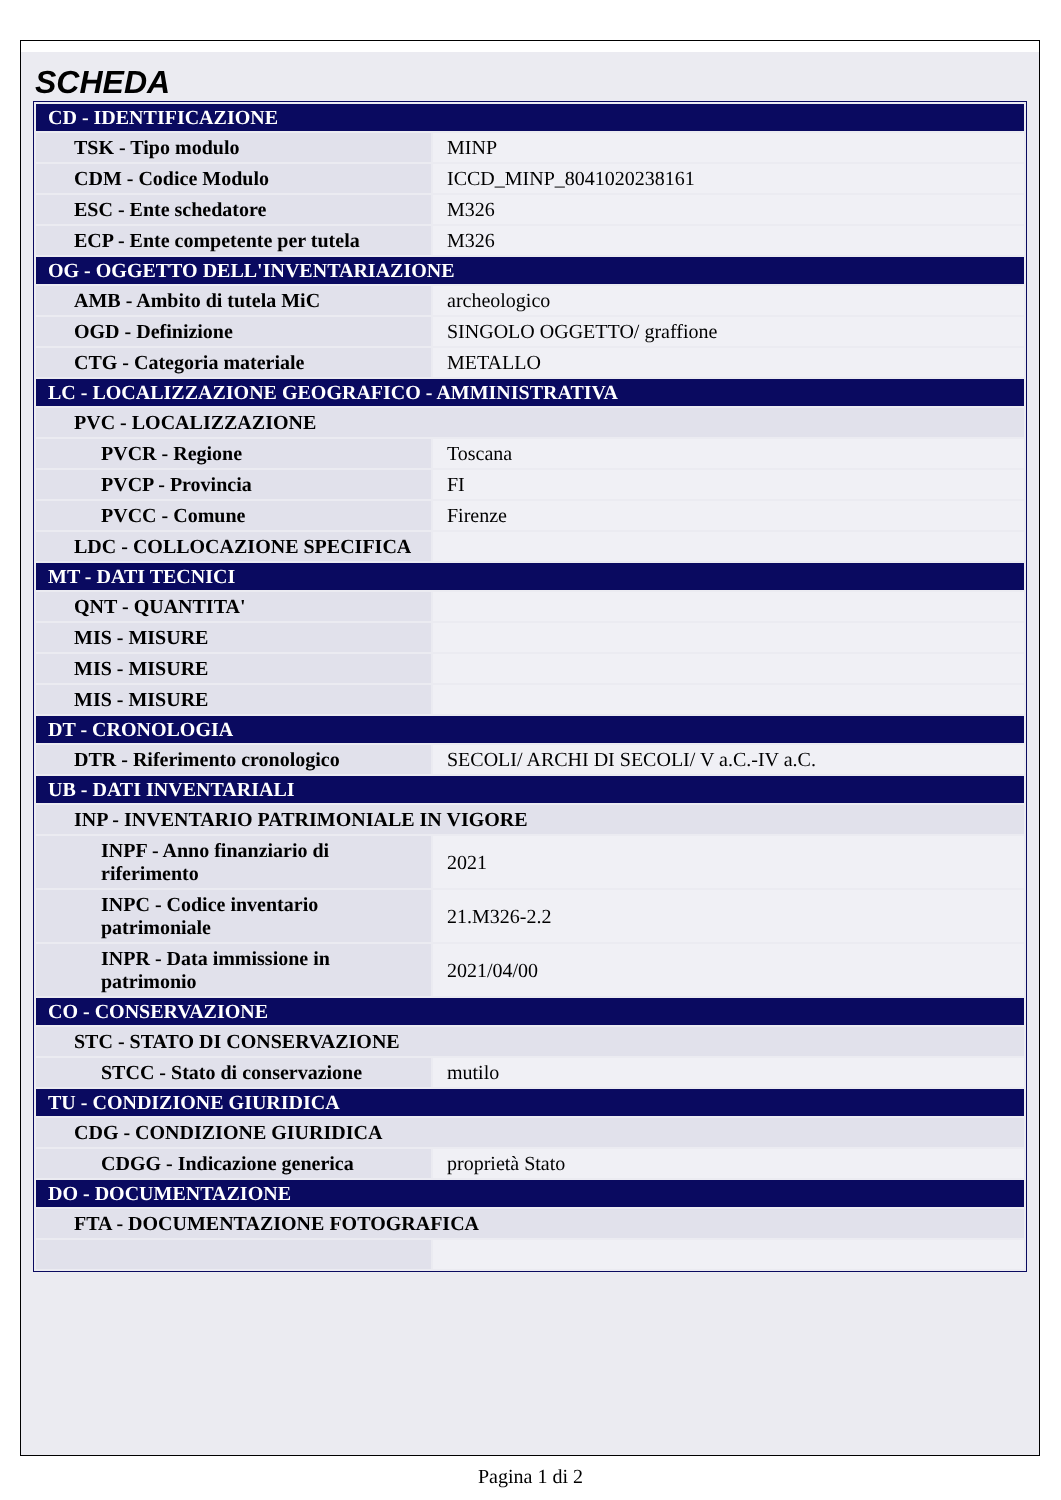SCHEDA
| CD - IDENTIFICAZIONE | |
| TSK - Tipo modulo | MINP |
| CDM - Codice Modulo | ICCD_MINP_8041020238161 |
| ESC - Ente schedatore | M326 |
| ECP - Ente competente per tutela | M326 |
| OG - OGGETTO DELL'INVENTARIAZIONE | |
| AMB - Ambito di tutela MiC | archeologico |
| OGD - Definizione | SINGOLO OGGETTO/ graffione |
| CTG - Categoria materiale | METALLO |
| LC - LOCALIZZAZIONE GEOGRAFICO - AMMINISTRATIVA | |
| PVC - LOCALIZZAZIONE | |
| PVCR - Regione | Toscana |
| PVCP - Provincia | FI |
| PVCC - Comune | Firenze |
| LDC - COLLOCAZIONE SPECIFICA | |
| MT - DATI TECNICI | |
| QNT - QUANTITA' | |
| MIS - MISURE | |
| MIS - MISURE | |
| MIS - MISURE | |
| DT - CRONOLOGIA | |
| DTR - Riferimento cronologico | SECOLI/ ARCHI DI SECOLI/ V a.C.-IV a.C. |
| UB - DATI INVENTARIALI | |
| INP - INVENTARIO PATRIMONIALE IN VIGORE | |
| INPF - Anno finanziario di riferimento | 2021 |
| INPC - Codice inventario patrimoniale | 21.M326-2.2 |
| INPR - Data immissione in patrimonio | 2021/04/00 |
| CO - CONSERVAZIONE | |
| STC - STATO DI CONSERVAZIONE | |
| STCC - Stato di conservazione | mutilo |
| TU - CONDIZIONE GIURIDICA | |
| CDG - CONDIZIONE GIURIDICA | |
| CDGG - Indicazione generica | proprietà Stato |
| DO - DOCUMENTAZIONE | |
| FTA - DOCUMENTAZIONE FOTOGRAFICA | |
Pagina 1 di 2